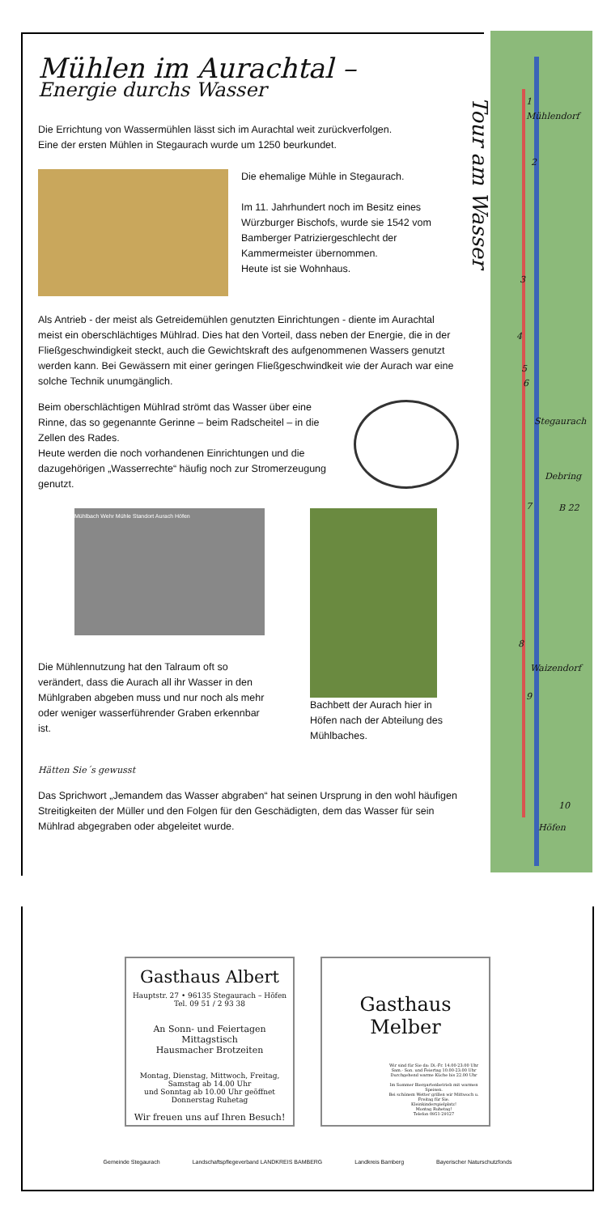Tour am Wasser
1
Mühlendorf
2
3
4
5
6
Stegaurach
Debring
7 B 22
8
Waizendorf
9
10
Höfen
Mühlen im Aurachtal –
Energie durchs Wasser
Die Errichtung von Wassermühlen lässt sich im Aurachtal weit zurückverfolgen.
Eine der ersten Mühlen in Stegaurach wurde um 1250 beurkundet.
Die ehemalige Mühle in Stegaurach.
Im 11. Jahrhundert noch im Besitz eines Würzburger Bischofs, wurde sie 1542 vom Bamberger Patriziergeschlecht der Kammermeister übernommen.
Heute ist sie Wohnhaus.
Als Antrieb - der meist als Getreidemühlen genutzten Einrichtungen - diente im Aurachtal meist ein oberschlächtiges Mühlrad. Dies hat den Vorteil, dass neben der Energie, die in der Fließgeschwindigkeit steckt, auch die Gewichtskraft des aufgenommenen Wassers genutzt werden kann. Bei Gewässern mit einer geringen Fließgeschwindkeit wie der Aurach war eine solche Technik unumgänglich.
Beim oberschlächtigen Mühlrad strömt das Wasser über eine Rinne, das so gegenannte Gerinne – beim Radscheitel – in die Zellen des Rades.
Heute werden die noch vorhandenen Einrichtungen und die dazugehörigen „Wasserrechte“ häufig noch zur Stromerzeugung genutzt.
Mühlbach Wehr Mühle Standort Aurach Höfen
Die Mühlennutzung hat den Talraum oft so verändert, dass die Aurach all ihr Wasser in den Mühlgraben abgeben muss und nur noch als mehr oder weniger wasserführender Graben erkennbar ist.
Bachbett der Aurach hier in Höfen nach der Abteilung des Mühlbaches.
Hätten Sie´s gewusst
Das Sprichwort „Jemandem das Wasser abgraben“ hat seinen Ursprung in den wohl häufigen Streitigkeiten der Müller und den Folgen für den Geschädigten, dem das Wasser für sein Mühlrad abgegraben oder abgeleitet wurde.
Gasthaus Albert
Hauptstr. 27 • 96135 Stegaurach – Höfen
Tel. 09 51 / 2 93 38
An Sonn- und Feiertagen Mittagstisch
Hausmacher Brotzeiten
Montag, Dienstag, Mittwoch, Freitag, Samstag ab 14.00 Uhr
und Sonntag ab 10.00 Uhr geöffnet
Donnerstag Ruhetag
Wir freuen uns auf Ihren Besuch!
Gasthaus Melber
Wir sind für Sie da: Di.-Fr. 14.00-23.00 Uhr
Sam.- Son. und Feiertag 10.00-23.00 Uhr
Durchgehend warme Küche bis 22.00 Uhr
Im Sommer Biergartenbetrieb mit warmen Speisen.
Bei schönem Wetter grillen wir Mittwoch u. Freitag für Sie.
Kleinkinderspielplatz!
Montag Ruhetag!
Telefon 0951-29127
Gemeinde Stegaurach Landschaftspflegeverband LANDKREIS BAMBERG Landkreis Bamberg Bayerischer Naturschutzfonds